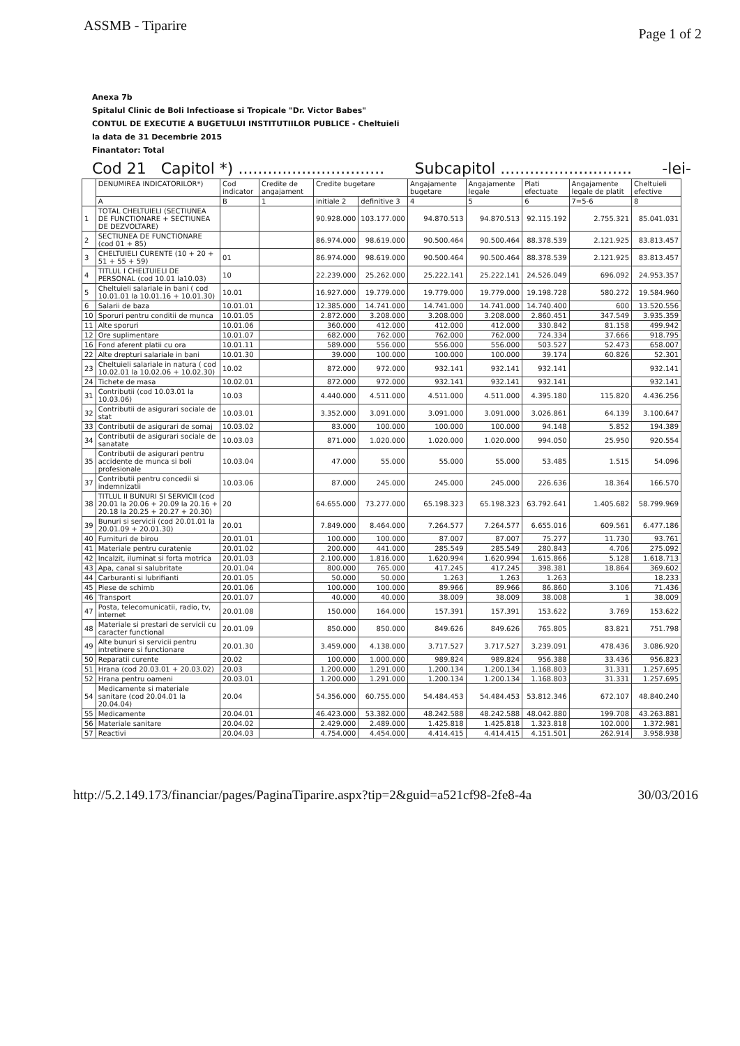ASSMB - Tiparire Page 1 of 2
Anexa 7b
Spitalul Clinic de Boli Infectioase si Tropicale "Dr. Victor Babes"
CONTUL DE EXECUTIE A BUGETULUI INSTITUTIILOR PUBLICE - Cheltuieli
la data de 31 Decembrie 2015
Finantator: Total
Cod 21 Capitol *) .............................. Subcapitol ........................... -lei-
| | DENUMIREA INDICATORILOR*) | Cod indicator | Credite de angajament | Credite bugetare | | Angajamente bugetare | Angajamente legale | Plati efectuate | Angajamente legale de platit | Cheltuieli efective |
| --- | --- | --- | --- | --- | --- | --- | --- | --- | --- | --- |
| | A | B | 1 | initiale 2 | definitive 3 | 4 | 5 | 6 | 7=5-6 | 8 |
| 1 | TOTAL CHELTUIELI (SECTIUNEA DE FUNCTIONARE + SECTIUNEA DE DEZVOLTARE) | | | 90.928.000 | 103.177.000 | 94.870.513 | 94.870.513 | 92.115.192 | 2.755.321 | 85.041.031 |
| 2 | SECTIUNEA DE FUNCTIONARE (cod 01 + 85) | | | 86.974.000 | 98.619.000 | 90.500.464 | 90.500.464 | 88.378.539 | 2.121.925 | 83.813.457 |
| 3 | CHELTUIELI CURENTE (10 + 20 + 51 + 55 + 59) | 01 | | 86.974.000 | 98.619.000 | 90.500.464 | 90.500.464 | 88.378.539 | 2.121.925 | 83.813.457 |
| 4 | TITLUL I CHELTUIELI DE PERSONAL (cod 10.01 la10.03) | 10 | | 22.239.000 | 25.262.000 | 25.222.141 | 25.222.141 | 24.526.049 | 696.092 | 24.953.357 |
| 5 | Cheltuieli salariale in bani ( cod 10.01.01 la 10.01.16 + 10.01.30) | 10.01 | | 16.927.000 | 19.779.000 | 19.779.000 | 19.779.000 | 19.198.728 | 580.272 | 19.584.960 |
| 6 | Salarii de baza | 10.01.01 | | 12.385.000 | 14.741.000 | 14.741.000 | 14.741.000 | 14.740.400 | 600 | 13.520.556 |
| 10 | Sporuri pentru conditii de munca | 10.01.05 | | 2.872.000 | 3.208.000 | 3.208.000 | 3.208.000 | 2.860.451 | 347.549 | 3.935.359 |
| 11 | Alte sporuri | 10.01.06 | | 360.000 | 412.000 | 412.000 | 412.000 | 330.842 | 81.158 | 499.942 |
| 12 | Ore suplimentare | 10.01.07 | | 682.000 | 762.000 | 762.000 | 762.000 | 724.334 | 37.666 | 918.795 |
| 16 | Fond aferent platii cu ora | 10.01.11 | | 589.000 | 556.000 | 556.000 | 556.000 | 503.527 | 52.473 | 658.007 |
| 22 | Alte drepturi salariale in bani | 10.01.30 | | 39.000 | 100.000 | 100.000 | 100.000 | 39.174 | 60.826 | 52.301 |
| 23 | Cheltuieli salariale in natura ( cod 10.02.01 la 10.02.06 + 10.02.30) | 10.02 | | 872.000 | 972.000 | 932.141 | 932.141 | 932.141 | | 932.141 |
| 24 | Tichete de masa | 10.02.01 | | 872.000 | 972.000 | 932.141 | 932.141 | 932.141 | | 932.141 |
| 31 | Contributii (cod 10.03.01 la 10.03.06) | 10.03 | | 4.440.000 | 4.511.000 | 4.511.000 | 4.511.000 | 4.395.180 | 115.820 | 4.436.256 |
| 32 | Contributii de asigurari sociale de stat | 10.03.01 | | 3.352.000 | 3.091.000 | 3.091.000 | 3.091.000 | 3.026.861 | 64.139 | 3.100.647 |
| 33 | Contributii de asigurari de somaj | 10.03.02 | | 83.000 | 100.000 | 100.000 | 100.000 | 94.148 | 5.852 | 194.389 |
| 34 | Contributii de asigurari sociale de sanatate | 10.03.03 | | 871.000 | 1.020.000 | 1.020.000 | 1.020.000 | 994.050 | 25.950 | 920.554 |
| 35 | Contributii de asigurari pentru accidente de munca si boli profesionale | 10.03.04 | | 47.000 | 55.000 | 55.000 | 55.000 | 53.485 | 1.515 | 54.096 |
| 37 | Contributii pentru concedii si indemnizatii | 10.03.06 | | 87.000 | 245.000 | 245.000 | 245.000 | 226.636 | 18.364 | 166.570 |
| 38 | TITLUL II BUNURI SI SERVICII (cod 20.01 la 20.06 + 20.09 la 20.16 + 20.18 la 20.25 + 20.27 + 20.30) | 20 | | 64.655.000 | 73.277.000 | 65.198.323 | 65.198.323 | 63.792.641 | 1.405.682 | 58.799.969 |
| 39 | Bunuri si servicii (cod 20.01.01 la 20.01.09 + 20.01.30) | 20.01 | | 7.849.000 | 8.464.000 | 7.264.577 | 7.264.577 | 6.655.016 | 609.561 | 6.477.186 |
| 40 | Furnituri de birou | 20.01.01 | | 100.000 | 100.000 | 87.007 | 87.007 | 75.277 | 11.730 | 93.761 |
| 41 | Materiale pentru curatenie | 20.01.02 | | 200.000 | 441.000 | 285.549 | 285.549 | 280.843 | 4.706 | 275.092 |
| 42 | Incalzit, iluminat si forta motrica | 20.01.03 | | 2.100.000 | 1.816.000 | 1.620.994 | 1.620.994 | 1.615.866 | 5.128 | 1.618.713 |
| 43 | Apa, canal si salubritate | 20.01.04 | | 800.000 | 765.000 | 417.245 | 417.245 | 398.381 | 18.864 | 369.602 |
| 44 | Carburanti si lubrifianti | 20.01.05 | | 50.000 | 50.000 | 1.263 | 1.263 | 1.263 | | 18.233 |
| 45 | Piese de schimb | 20.01.06 | | 100.000 | 100.000 | 89.966 | 89.966 | 86.860 | 3.106 | 71.436 |
| 46 | Transport | 20.01.07 | | 40.000 | 40.000 | 38.009 | 38.009 | 38.008 | 1 | 38.009 |
| 47 | Posta, telecomunicatii, radio, tv, internet | 20.01.08 | | 150.000 | 164.000 | 157.391 | 157.391 | 153.622 | 3.769 | 153.622 |
| 48 | Materiale si prestari de servicii cu caracter functional | 20.01.09 | | 850.000 | 850.000 | 849.626 | 849.626 | 765.805 | 83.821 | 751.798 |
| 49 | Alte bunuri si servicii pentru intretinere si functionare | 20.01.30 | | 3.459.000 | 4.138.000 | 3.717.527 | 3.717.527 | 3.239.091 | 478.436 | 3.086.920 |
| 50 | Reparatii curente | 20.02 | | 100.000 | 1.000.000 | 989.824 | 989.824 | 956.388 | 33.436 | 956.823 |
| 51 | Hrana (cod 20.03.01 + 20.03.02) | 20.03 | | 1.200.000 | 1.291.000 | 1.200.134 | 1.200.134 | 1.168.803 | 31.331 | 1.257.695 |
| 52 | Hrana pentru oameni | 20.03.01 | | 1.200.000 | 1.291.000 | 1.200.134 | 1.200.134 | 1.168.803 | 31.331 | 1.257.695 |
| 54 | Medicamente si materiale sanitare (cod 20.04.01 la 20.04.04) | 20.04 | | 54.356.000 | 60.755.000 | 54.484.453 | 54.484.453 | 53.812.346 | 672.107 | 48.840.240 |
| 55 | Medicamente | 20.04.01 | | 46.423.000 | 53.382.000 | 48.242.588 | 48.242.588 | 48.042.880 | 199.708 | 43.263.881 |
| 56 | Materiale sanitare | 20.04.02 | | 2.429.000 | 2.489.000 | 1.425.818 | 1.425.818 | 1.323.818 | 102.000 | 1.372.981 |
| 57 | Reactivi | 20.04.03 | | 4.754.000 | 4.454.000 | 4.414.415 | 4.414.415 | 4.151.501 | 262.914 | 3.958.938 |
http://5.2.149.173/financiar/pages/PaginaTiparire.aspx?tip=2&guid=a521cf98-2fe8-4a 30/03/2016